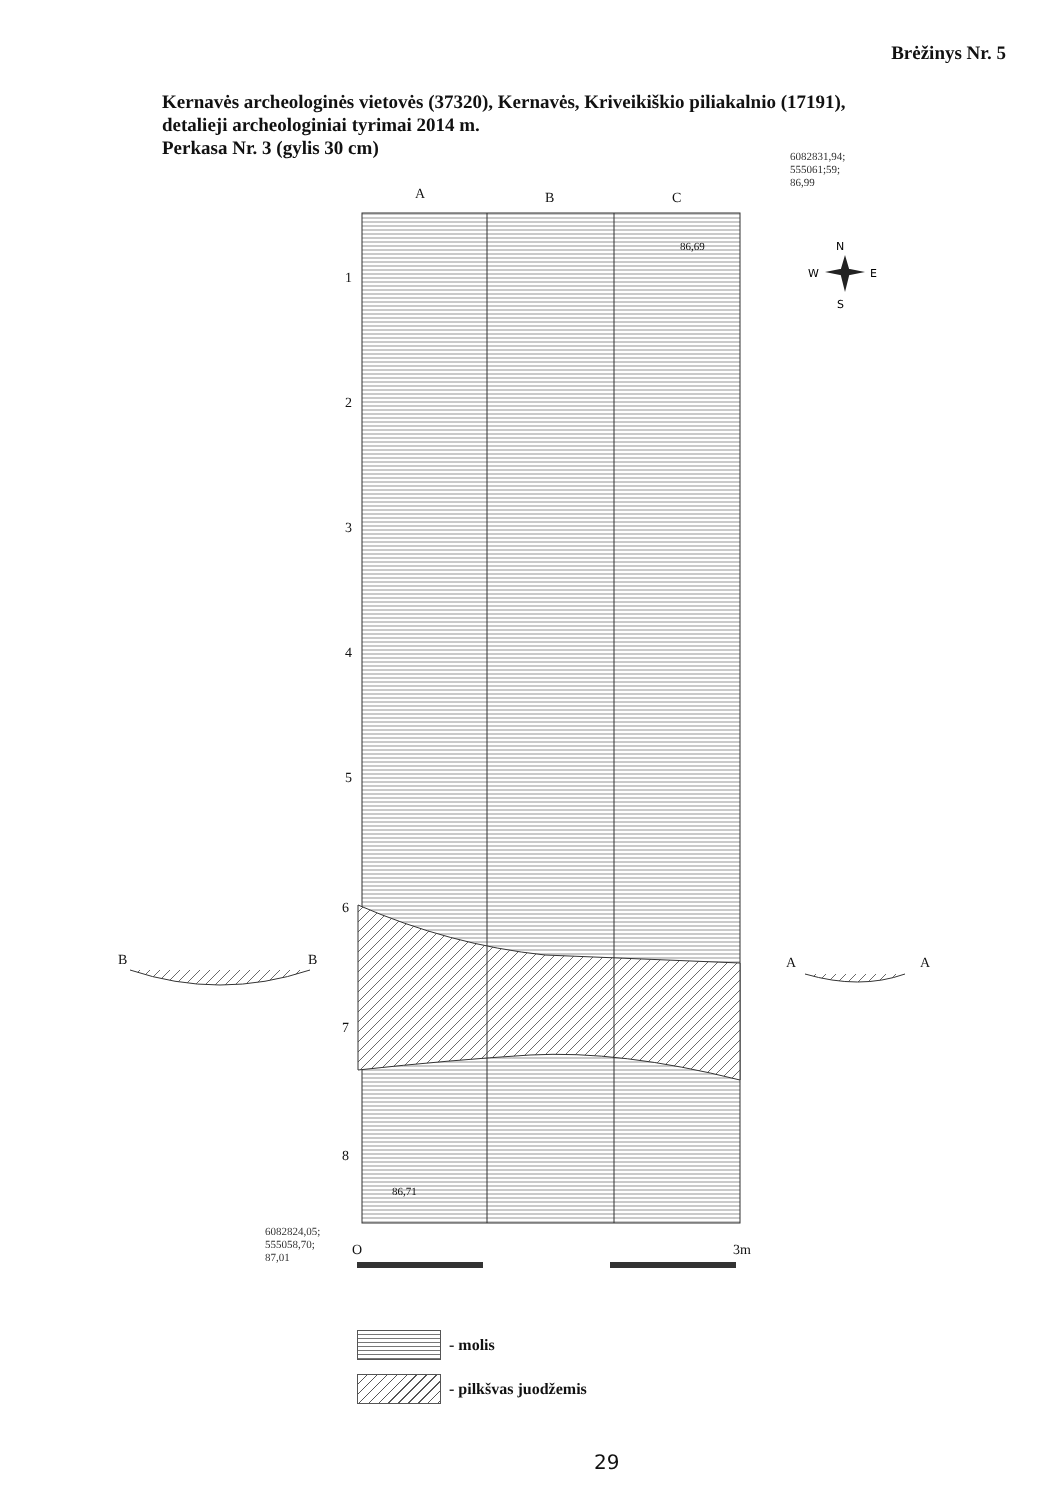Brėžinys Nr. 5
Kernavės archeologinės vietovės (37320), Kernavės, Kriveikiškio piliakalnio (17191),
detalieji archeologiniai tyrimai 2014 m.
Perkasa Nr. 3 (gylis 30 cm)
6082831,94;
555061;59;
86,99
N
W
E
S
A B C
86,69
1
2
3
4
5
6
7
8
B B A A
86,71
6082824,05;
555058,70;
87,01
O 3m
- molis
- pilkšvas juodžemis
29